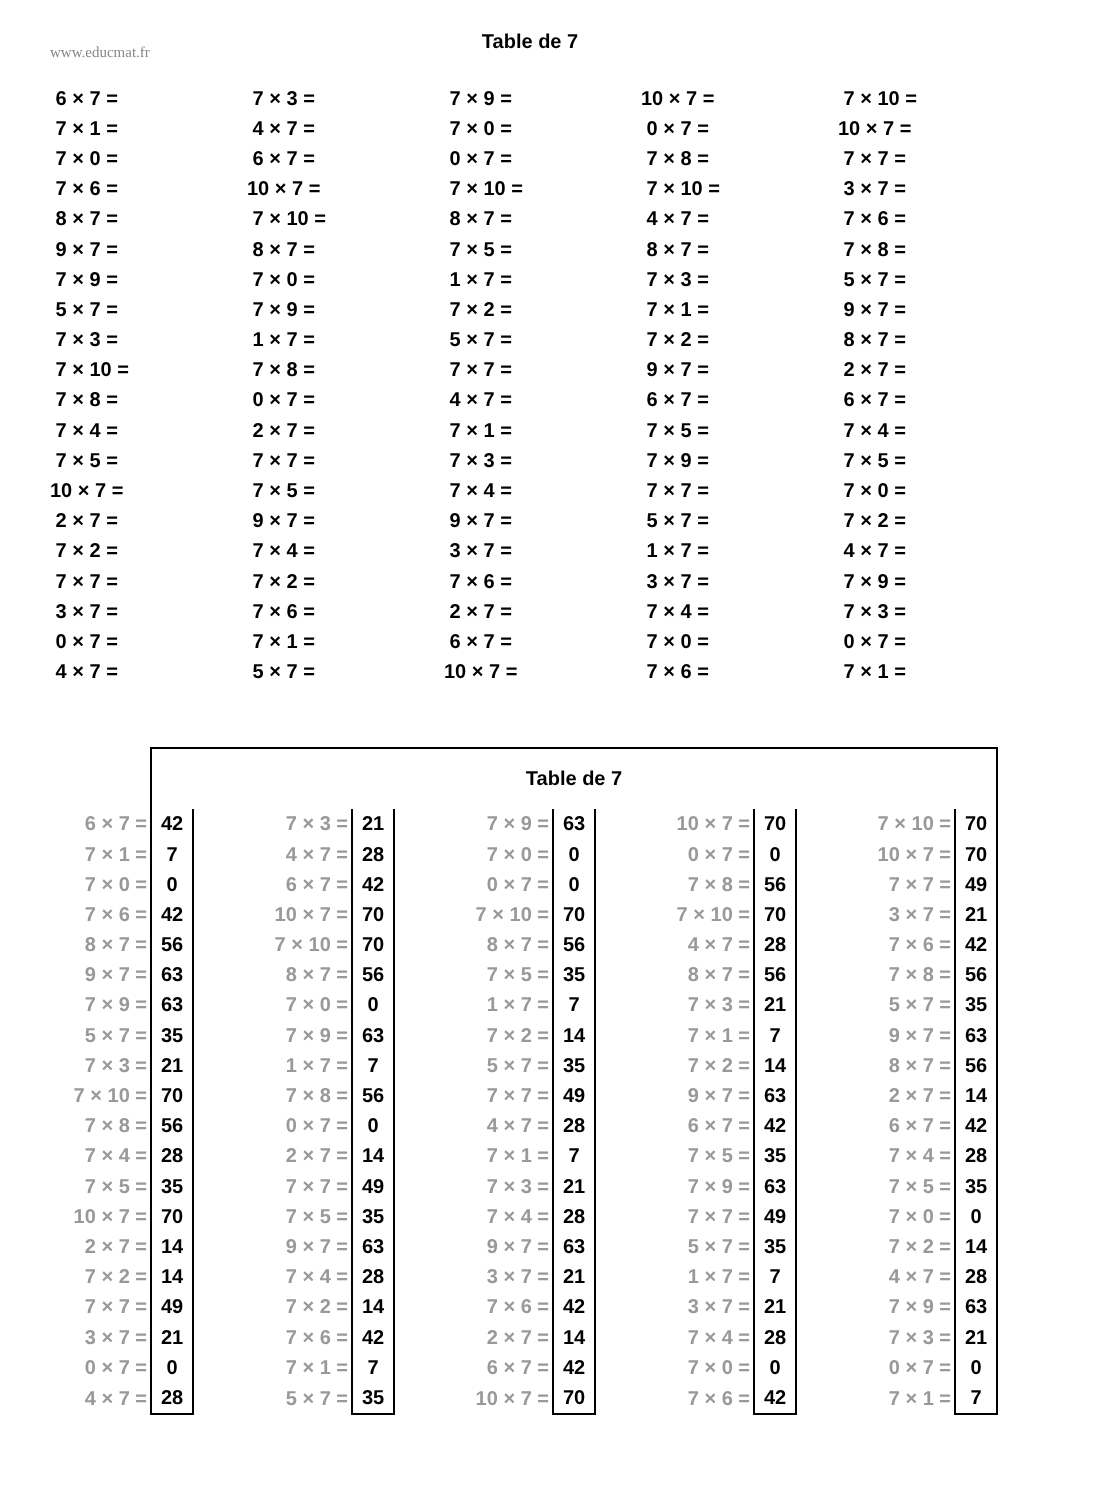www.educmat.fr
Table de 7
| 6 × 7 = | 7 × 3 = | 7 × 9 = | 10 × 7 = | 7 × 10 = |
| 7 × 1 = | 4 × 7 = | 7 × 0 = | 0 × 7 = | 10 × 7 = |
| 7 × 0 = | 6 × 7 = | 0 × 7 = | 7 × 8 = | 7 × 7 = |
| 7 × 6 = | 10 × 7 = | 7 × 10 = | 7 × 10 = | 3 × 7 = |
| 8 × 7 = | 7 × 10 = | 8 × 7 = | 4 × 7 = | 7 × 6 = |
| 9 × 7 = | 8 × 7 = | 7 × 5 = | 8 × 7 = | 7 × 8 = |
| 7 × 9 = | 7 × 0 = | 1 × 7 = | 7 × 3 = | 5 × 7 = |
| 5 × 7 = | 7 × 9 = | 7 × 2 = | 7 × 1 = | 9 × 7 = |
| 7 × 3 = | 1 × 7 = | 5 × 7 = | 7 × 2 = | 8 × 7 = |
| 7 × 10 = | 7 × 8 = | 7 × 7 = | 9 × 7 = | 2 × 7 = |
| 7 × 8 = | 0 × 7 = | 4 × 7 = | 6 × 7 = | 6 × 7 = |
| 7 × 4 = | 2 × 7 = | 7 × 1 = | 7 × 5 = | 7 × 4 = |
| 7 × 5 = | 7 × 7 = | 7 × 3 = | 7 × 9 = | 7 × 5 = |
| 10 × 7 = | 7 × 5 = | 7 × 4 = | 7 × 7 = | 7 × 0 = |
| 2 × 7 = | 9 × 7 = | 9 × 7 = | 5 × 7 = | 7 × 2 = |
| 7 × 2 = | 7 × 4 = | 3 × 7 = | 1 × 7 = | 4 × 7 = |
| 7 × 7 = | 7 × 2 = | 7 × 6 = | 3 × 7 = | 7 × 9 = |
| 3 × 7 = | 7 × 6 = | 2 × 7 = | 7 × 4 = | 7 × 3 = |
| 0 × 7 = | 7 × 1 = | 6 × 7 = | 7 × 0 = | 0 × 7 = |
| 4 × 7 = | 5 × 7 = | 10 × 7 = | 7 × 6 = | 7 × 1 = |
| | Table de 7 | | | | | | | | |
| 6 × 7 = | 42 | 7 × 3 = | 21 | 7 × 9 = | 63 | 10 × 7 = | 70 | 7 × 10 = | 70 |
| 7 × 1 = | 7 | 4 × 7 = | 28 | 7 × 0 = | 0 | 0 × 7 = | 0 | 10 × 7 = | 70 |
| 7 × 0 = | 0 | 6 × 7 = | 42 | 0 × 7 = | 0 | 7 × 8 = | 56 | 7 × 7 = | 49 |
| 7 × 6 = | 42 | 10 × 7 = | 70 | 7 × 10 = | 70 | 7 × 10 = | 70 | 3 × 7 = | 21 |
| 8 × 7 = | 56 | 7 × 10 = | 70 | 8 × 7 = | 56 | 4 × 7 = | 28 | 7 × 6 = | 42 |
| 9 × 7 = | 63 | 8 × 7 = | 56 | 7 × 5 = | 35 | 8 × 7 = | 56 | 7 × 8 = | 56 |
| 7 × 9 = | 63 | 7 × 0 = | 0 | 1 × 7 = | 7 | 7 × 3 = | 21 | 5 × 7 = | 35 |
| 5 × 7 = | 35 | 7 × 9 = | 63 | 7 × 2 = | 14 | 7 × 1 = | 7 | 9 × 7 = | 63 |
| 7 × 3 = | 21 | 1 × 7 = | 7 | 5 × 7 = | 35 | 7 × 2 = | 14 | 8 × 7 = | 56 |
| 7 × 10 = | 70 | 7 × 8 = | 56 | 7 × 7 = | 49 | 9 × 7 = | 63 | 2 × 7 = | 14 |
| 7 × 8 = | 56 | 0 × 7 = | 0 | 4 × 7 = | 28 | 6 × 7 = | 42 | 6 × 7 = | 42 |
| 7 × 4 = | 28 | 2 × 7 = | 14 | 7 × 1 = | 7 | 7 × 5 = | 35 | 7 × 4 = | 28 |
| 7 × 5 = | 35 | 7 × 7 = | 49 | 7 × 3 = | 21 | 7 × 9 = | 63 | 7 × 5 = | 35 |
| 10 × 7 = | 70 | 7 × 5 = | 35 | 7 × 4 = | 28 | 7 × 7 = | 49 | 7 × 0 = | 0 |
| 2 × 7 = | 14 | 9 × 7 = | 63 | 9 × 7 = | 63 | 5 × 7 = | 35 | 7 × 2 = | 14 |
| 7 × 2 = | 14 | 7 × 4 = | 28 | 3 × 7 = | 21 | 1 × 7 = | 7 | 4 × 7 = | 28 |
| 7 × 7 = | 49 | 7 × 2 = | 14 | 7 × 6 = | 42 | 3 × 7 = | 21 | 7 × 9 = | 63 |
| 3 × 7 = | 21 | 7 × 6 = | 42 | 2 × 7 = | 14 | 7 × 4 = | 28 | 7 × 3 = | 21 |
| 0 × 7 = | 0 | 7 × 1 = | 7 | 6 × 7 = | 42 | 7 × 0 = | 0 | 0 × 7 = | 0 |
| 4 × 7 = | 28 | 5 × 7 = | 35 | 10 × 7 = | 70 | 7 × 6 = | 42 | 7 × 1 = | 7 |